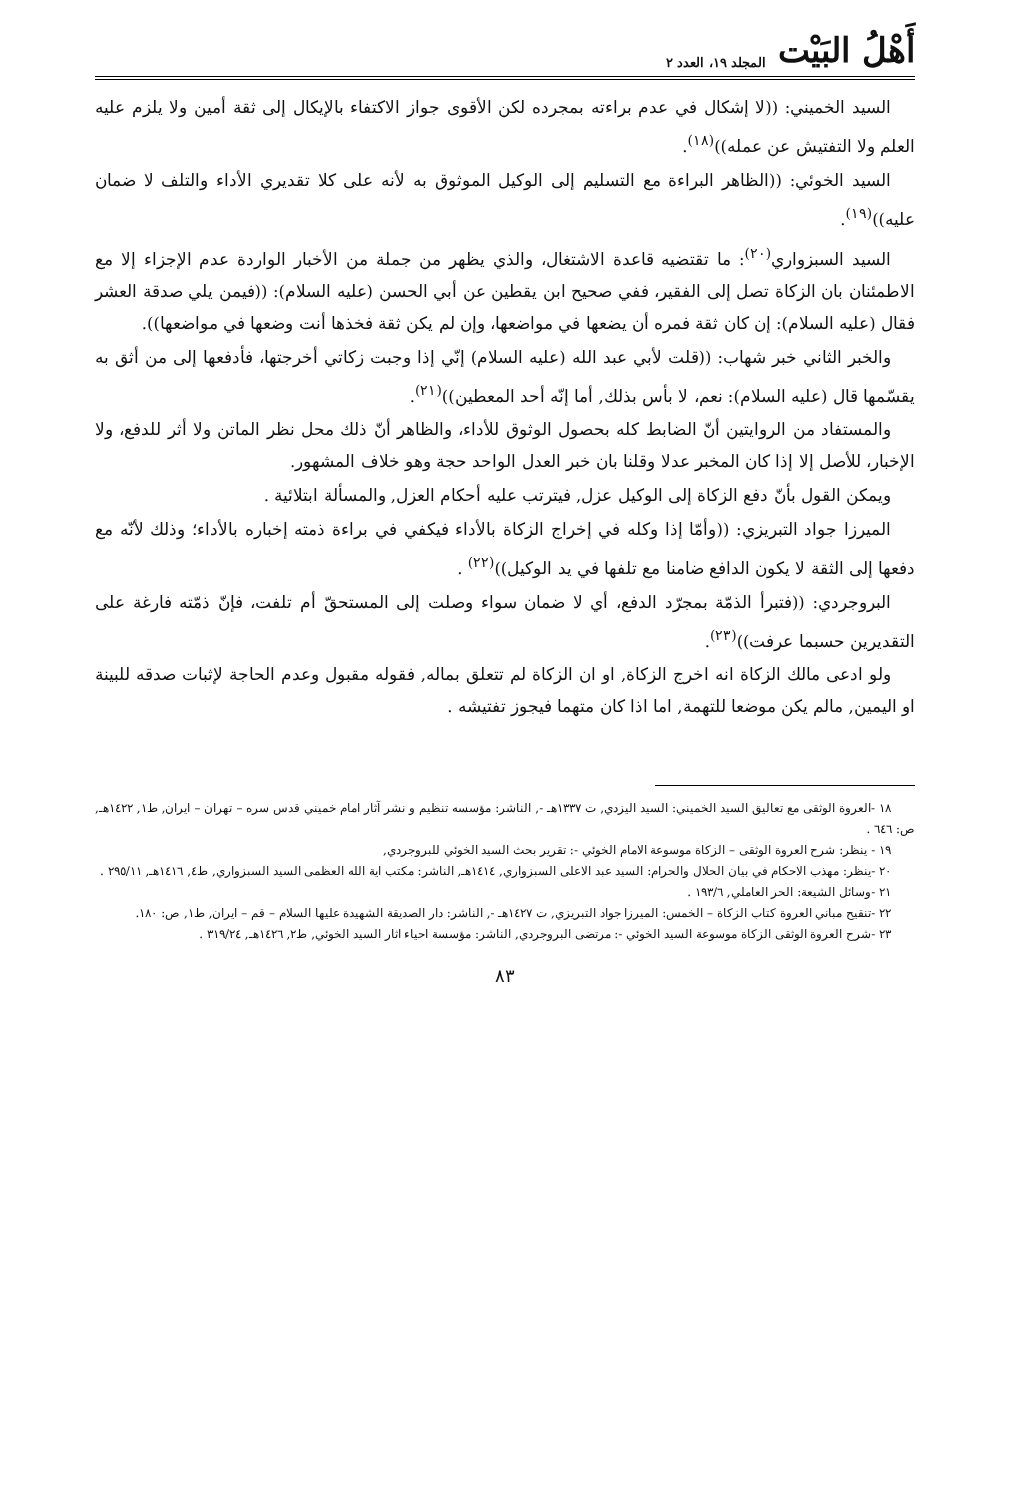أَهْلُ البَيْت المجلد ١٩، العدد ٢
السيد الخميني: ((لا إشكال في عدم براءته بمجرده لكن الأقوى جواز الاكتفاء بالإيكال إلى ثقة أمين ولا يلزم عليه العلم ولا التفتيش عن عمله))<sup>(١٨)</sup>.
السيد الخوئي: ((الظاهر البراءة مع التسليم إلى الوكيل الموثوق به لأنه على كلا تقديري الأداء والتلف لا ضمان عليه))<sup>(١٩)</sup>.
السيد السبزواري<sup>(٢٠)</sup>: ما تقتضيه قاعدة الاشتغال، والذي يظهر من جملة من الأخبار الواردة عدم الإجزاء إلا مع الاطمئنان بان الزكاة تصل إلى الفقير، ففي صحيح ابن يقطين عن أبي الحسن (عليه السلام): ((فيمن يلي صدقة العشر فقال (عليه السلام): إن كان ثقة فمره أن يضعها في مواضعها، وإن لم يكن ثقة فخذها أنت وضعها في مواضعها)).
والخبر الثاني خبر شهاب: ((قلت لأبي عبد الله (عليه السلام) إنّي إذا وجبت زكاتي أخرجتها، فأدفعها إلى من أثق به يقسّمها قال (عليه السلام): نعم، لا بأس بذلك, أما إنّه أحد المعطين))<sup>(٢١)</sup>.
والمستفاد من الروايتين أنّ الضابط كله بحصول الوثوق للأداء، والظاهر أنّ ذلك محل نظر الماتن ولا أثر للدفع، ولا الإخبار، للأصل إلا إذا كان المخبر عدلا وقلنا بان خبر العدل الواحد حجة وهو خلاف المشهور.
ويمكن القول بأنّ دفع الزكاة إلى الوكيل عزل, فيترتب عليه أحكام العزل, والمسألة ابتلائية .
الميرزا جواد التبريزي: ((وأمّا إذا وكله في إخراج الزكاة بالأداء فيكفي في براءة ذمته إخباره بالأداء؛ وذلك لأنّه مع دفعها إلى الثقة لا يكون الدافع ضامنا مع تلفها في يد الوكيل))<sup>(٢٢)</sup> .
البروجردي: ((فتبرأ الذمّة بمجرّد الدفع، أي لا ضمان سواء وصلت إلى المستحقّ أم تلفت، فإنّ ذمّته فارغة على التقديرين حسبما عرفت))<sup>(٢٣)</sup>.
ولو ادعى مالك الزكاة انه اخرج الزكاة, او ان الزكاة لم تتعلق بماله, فقوله مقبول وعدم الحاجة لإثبات صدقه للبينة او اليمين, مالم يكن موضعا للتهمة, اما اذا كان متهما فيجوز تفتيشه .
١٨ -العروة الوثقى مع تعاليق السيد الخميني: السيد اليزدي, ت ١٣٣٧هـ -, الناشر: مؤسسه تنظيم و نشر آثار امام خميني قدس سره – تهران – ايران, ط١, ١٤٢٢هـ, ص: ٦٤٦ .
١٩ - ينظر: شرح العروة الوثقى – الزكاة موسوعة الامام الخوئي -: تقرير بحث السيد الخوئي للبروجردي,
٢٠ -ينظر: مهذب الاحكام في بيان الحلال والحرام: السيد عبد الاعلى السبزواري, ١٤١٤هـ, الناشر: مكتب اية الله العظمى السيد السبزواري, ط٤, ١٤١٦هـ, ٢٩٥/١١ .
٢١ -وسائل الشيعة: الحر العاملي, ١٩٣/٦ .
٢٢ -تنقيح مباني العروة كتاب الزكاة – الخمس: الميرزا جواد التبريزي, ت ١٤٢٧هـ -, الناشر: دار الصديقة الشهيدة عليها السلام – قم – ايران, ط١, ص: ١٨٠.
٢٣ -شرح العروة الوثقى الزكاة موسوعة السيد الخوئي -: مرتضى البروجردي, الناشر: مؤسسة احياء اثار السيد الخوئي, ط٢, ١٤٢٦هـ, ٣١٩/٢٤ .
٨٣